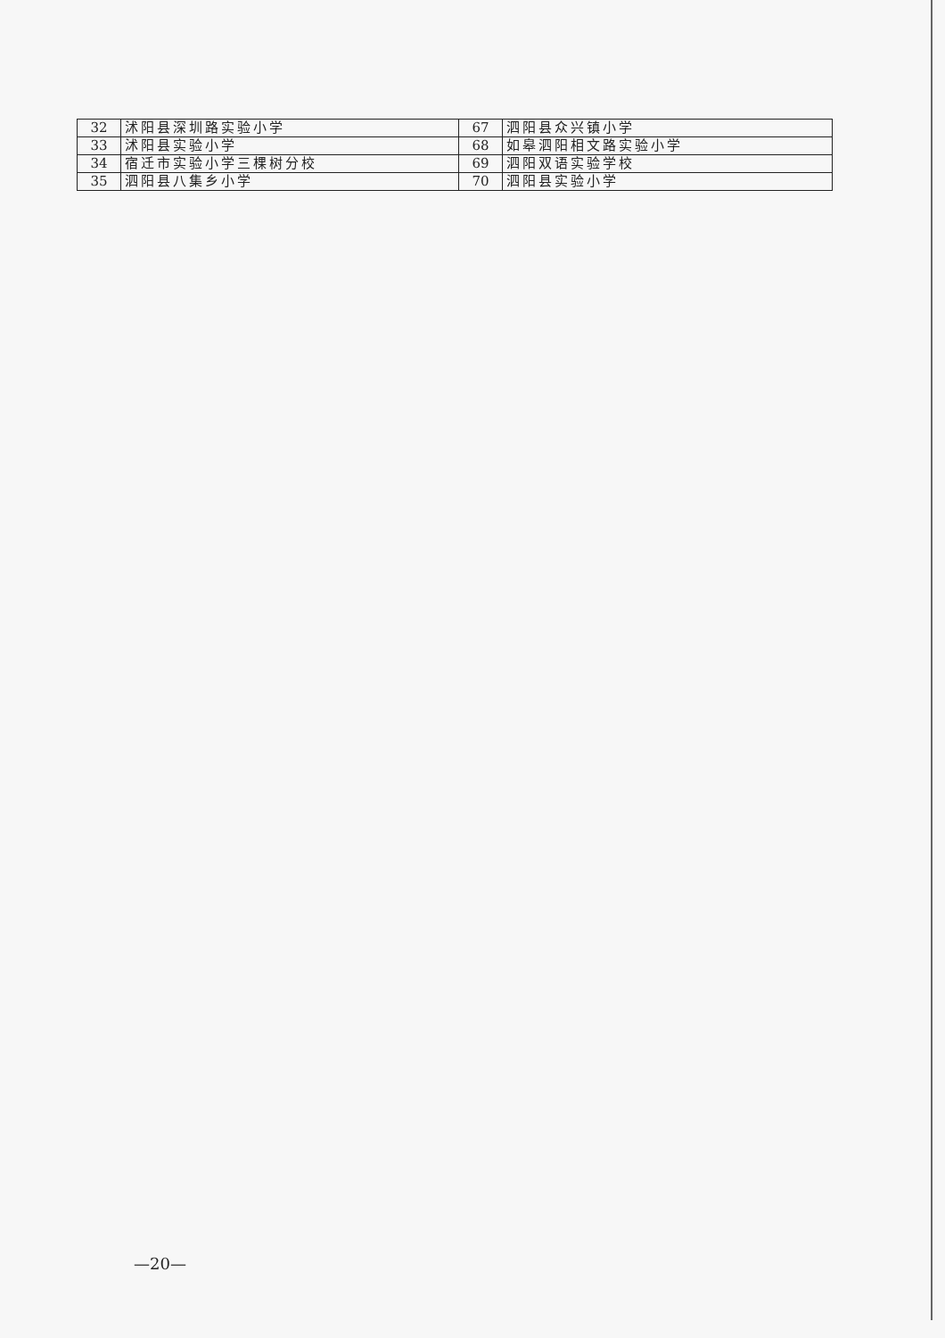| 32 | 沭阳县深圳路实验小学 | 67 | 泗阳县众兴镇小学 |
| 33 | 沭阳县实验小学 | 68 | 如皋泗阳相文路实验小学 |
| 34 | 宿迁市实验小学三棵树分校 | 69 | 泗阳双语实验学校 |
| 35 | 泗阳县八集乡小学 | 70 | 泗阳县实验小学 |
—20—